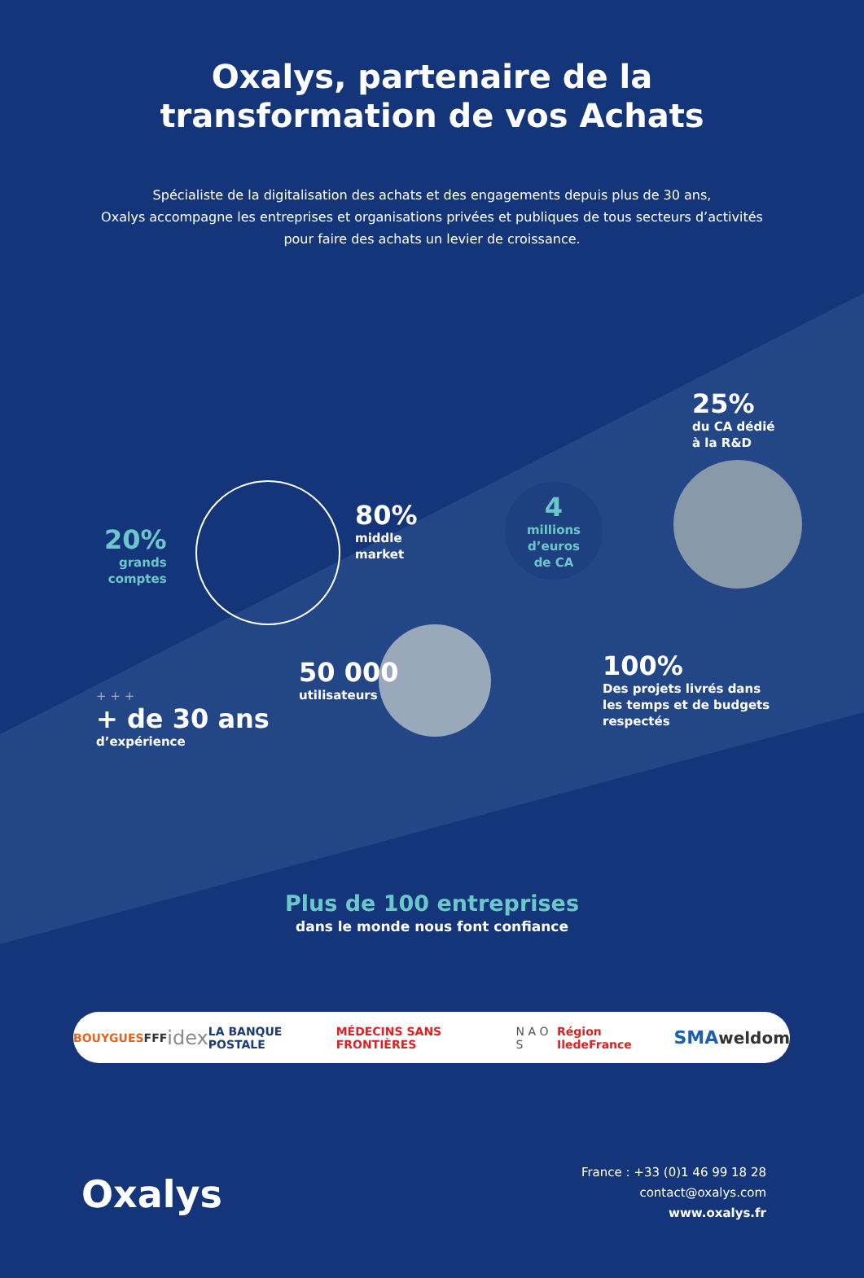Oxalys, partenaire de la
transformation de vos Achats
Spécialiste de la digitalisation des achats et des engagements depuis plus de 30 ans,
Oxalys accompagne les entreprises et organisations privées et publiques de tous secteurs d’activités
pour faire des achats un levier de croissance.
20%
grands
comptes
80%
middle
market
4
millions d’euros de CA
25%
du CA dédié
à la R&D
50 000
utilisateurs
100%
Des projets livrés dans
les temps et de budgets
respectés
+ + +
+ de 30 ans
d’expérience
Plus de 100 entreprises
dans le monde nous font confiance
BOUYGUES FFF idex LA BANQUE POSTALE MÉDECINS SANS FRONTIÈRES N A O S Région IledeFrance SMA weldom
Oxalys
France : +33 (0)1 46 99 18 28
contact@oxalys.com
www.oxalys.fr